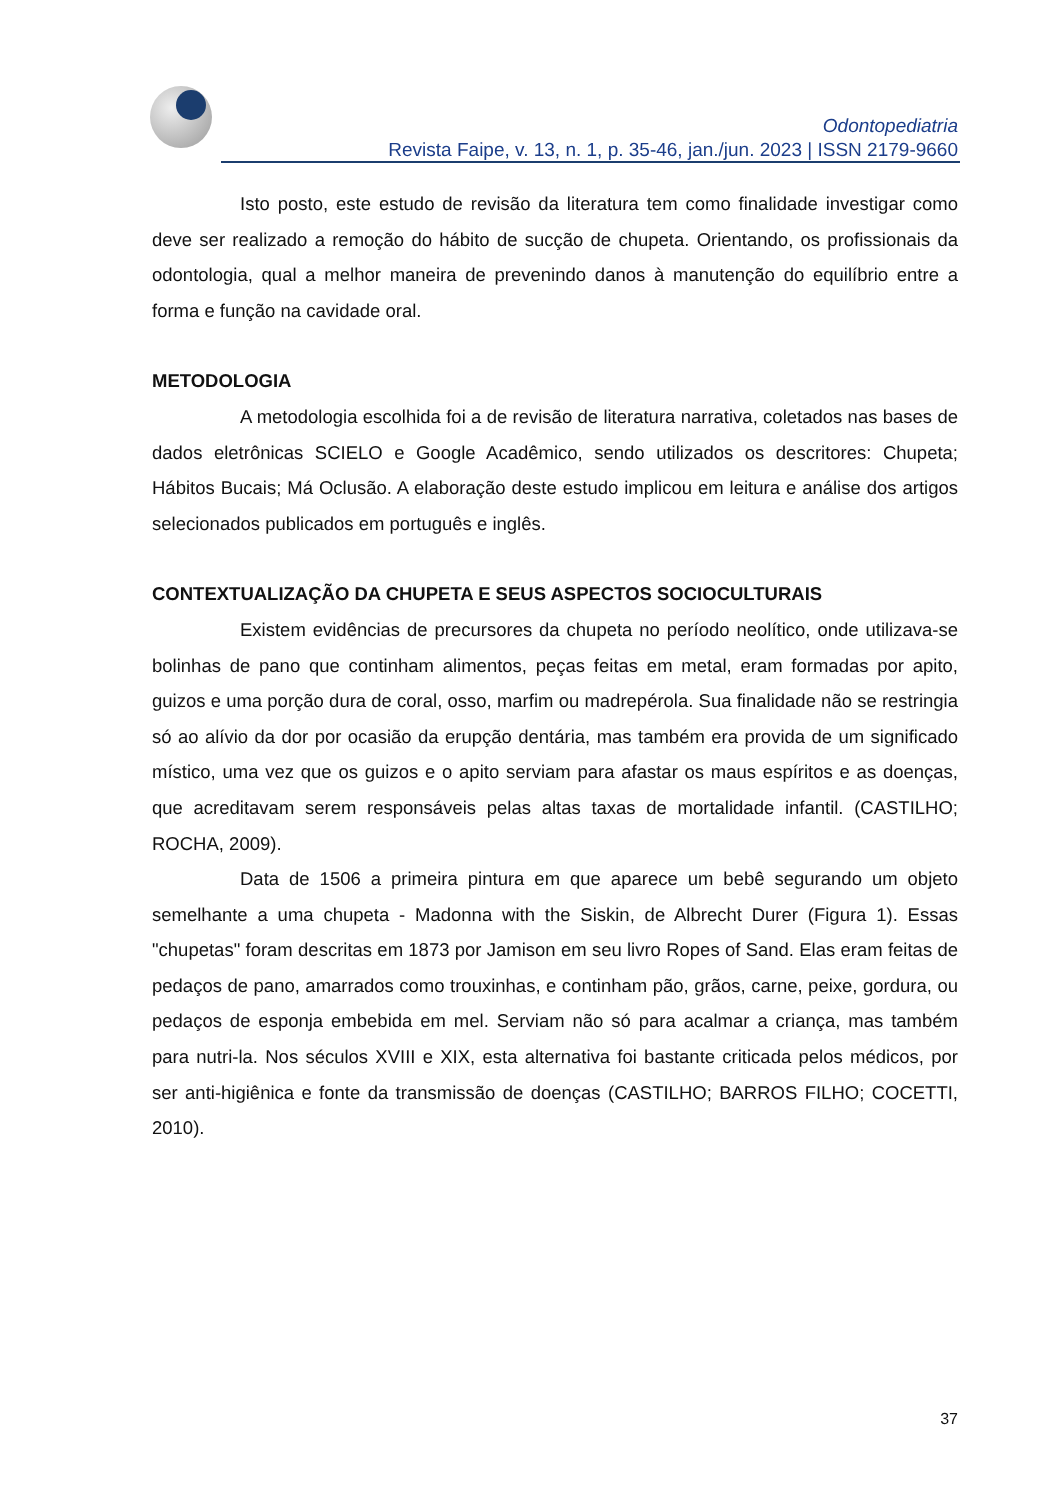Odontopediatria
Revista Faipe, v. 13, n. 1, p. 35-46, jan./jun. 2023 | ISSN 2179-9660
Isto posto, este estudo de revisão da literatura tem como finalidade investigar como deve ser realizado a remoção do hábito de sucção de chupeta. Orientando, os profissionais da odontologia, qual a melhor maneira de prevenindo danos à manutenção do equilíbrio entre a forma e função na cavidade oral.
METODOLOGIA
A metodologia escolhida foi a de revisão de literatura narrativa, coletados nas bases de dados eletrônicas SCIELO e Google Acadêmico, sendo utilizados os descritores: Chupeta; Hábitos Bucais; Má Oclusão. A elaboração deste estudo implicou em leitura e análise dos artigos selecionados publicados em português e inglês.
CONTEXTUALIZAÇÃO DA CHUPETA E SEUS ASPECTOS SOCIOCULTURAIS
Existem evidências de precursores da chupeta no período neolítico, onde utilizava-se bolinhas de pano que continham alimentos, peças feitas em metal, eram formadas por apito, guizos e uma porção dura de coral, osso, marfim ou madrepérola. Sua finalidade não se restringia só ao alívio da dor por ocasião da erupção dentária, mas também era provida de um significado místico, uma vez que os guizos e o apito serviam para afastar os maus espíritos e as doenças, que acreditavam serem responsáveis pelas altas taxas de mortalidade infantil. (CASTILHO; ROCHA, 2009).
Data de 1506 a primeira pintura em que aparece um bebê segurando um objeto semelhante a uma chupeta - Madonna with the Siskin, de Albrecht Durer (Figura 1). Essas "chupetas" foram descritas em 1873 por Jamison em seu livro Ropes of Sand. Elas eram feitas de pedaços de pano, amarrados como trouxinhas, e continham pão, grãos, carne, peixe, gordura, ou pedaços de esponja embebida em mel. Serviam não só para acalmar a criança, mas também para nutri-la. Nos séculos XVIII e XIX, esta alternativa foi bastante criticada pelos médicos, por ser anti-higiênica e fonte da transmissão de doenças (CASTILHO; BARROS FILHO; COCETTI, 2010).
37